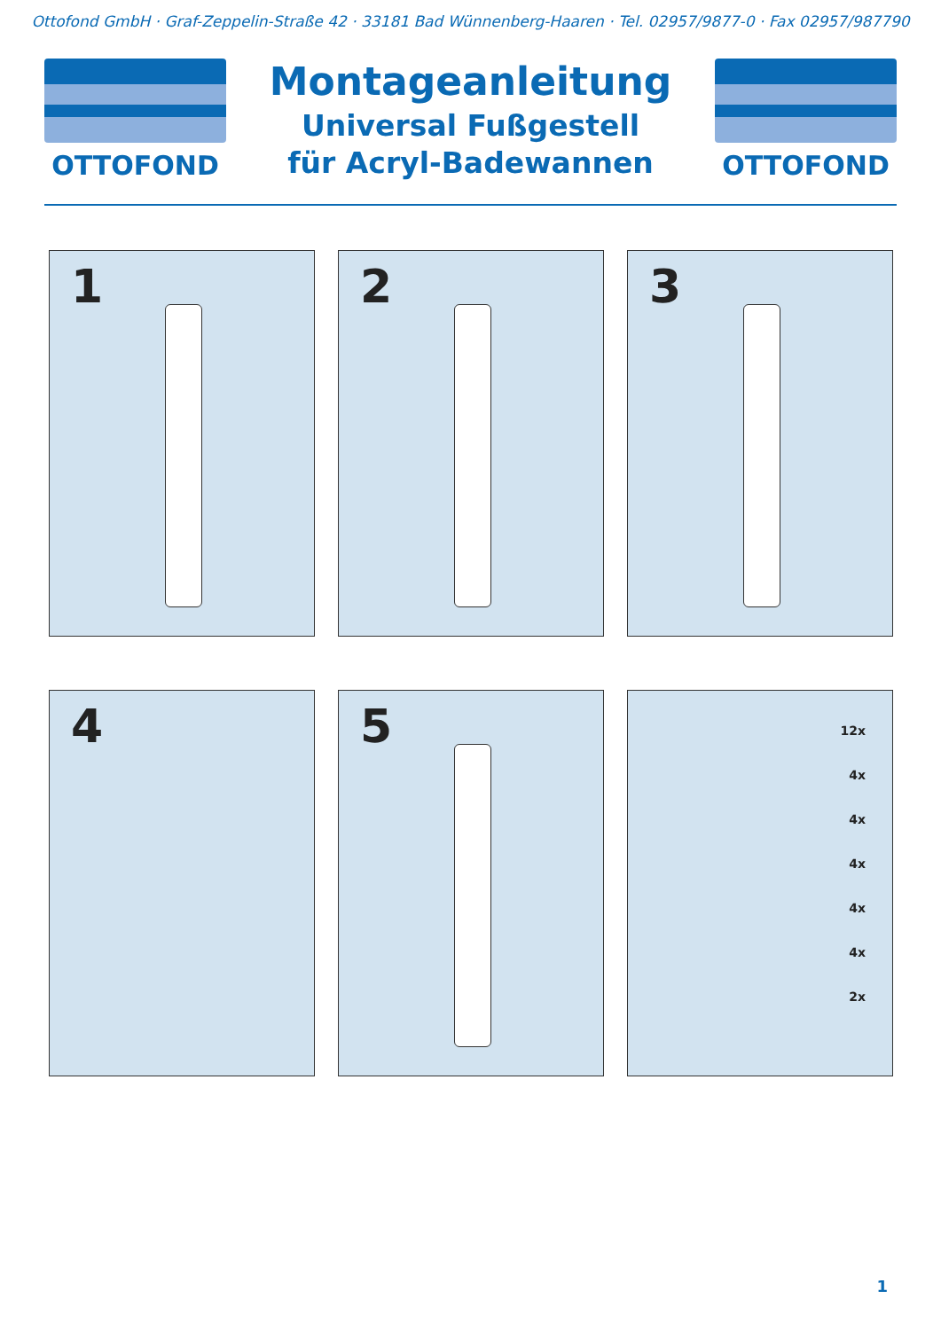Ottofond GmbH · Graf-Zeppelin-Straße 42 · 33181 Bad Wünnenberg-Haaren · Tel. 02957/9877-0 · Fax 02957/987790
OTTOFOND
Montageanleitung
Universal Fußgestell
für Acryl-Badewannen
OTTOFOND
1
2
3
4
5
12x
4x
4x
4x
4x
4x
2x
1